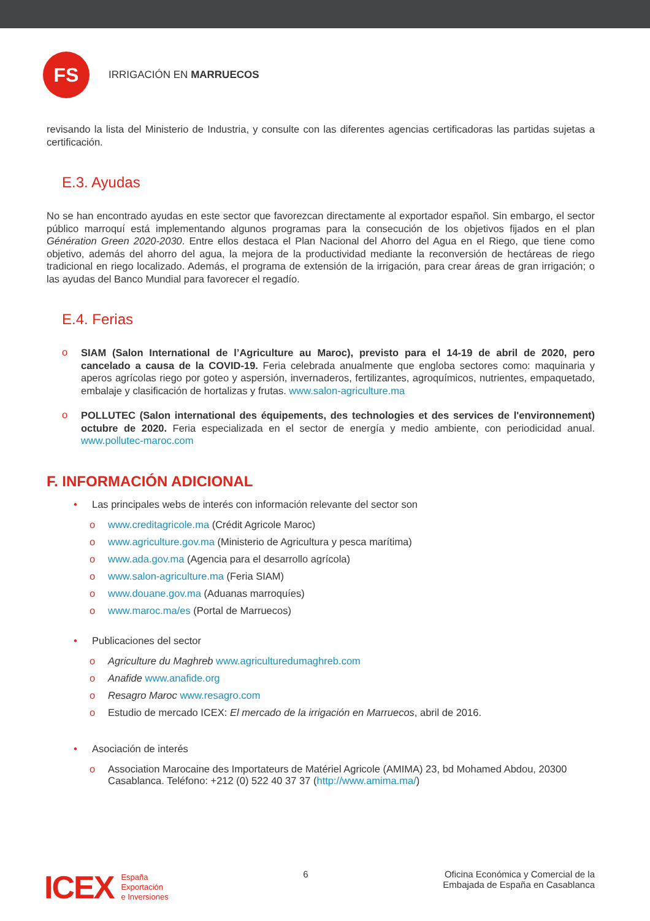FS
IRRIGACIÓN EN MARRUECOS
revisando la lista del Ministerio de Industria, y consulte con las diferentes agencias certificadoras las partidas sujetas a certificación.
E.3. Ayudas
No se han encontrado ayudas en este sector que favorezcan directamente al exportador español. Sin embargo, el sector público marroquí está implementando algunos programas para la consecución de los objetivos fijados en el plan Génération Green 2020-2030. Entre ellos destaca el Plan Nacional del Ahorro del Agua en el Riego, que tiene como objetivo, además del ahorro del agua, la mejora de la productividad mediante la reconversión de hectáreas de riego tradicional en riego localizado. Además, el programa de extensión de la irrigación, para crear áreas de gran irrigación; o las ayudas del Banco Mundial para favorecer el regadío.
E.4. Ferias
o
SIAM (Salon International de l’Agriculture au Maroc), previsto para el 14-19 de abril de 2020, pero cancelado a causa de la COVID-19. Feria celebrada anualmente que engloba sectores como: maquinaria y aperos agrícolas riego por goteo y aspersión, invernaderos, fertilizantes, agroquímicos, nutrientes, empaquetado, embalaje y clasificación de hortalizas y frutas. www.salon-agriculture.ma
o
POLLUTEC (Salon international des équipements, des technologies et des services de l'environnement) octubre de 2020. Feria especializada en el sector de energía y medio ambiente, con periodicidad anual. www.pollutec-maroc.com
F. INFORMACIÓN ADICIONAL
• Las principales webs de interés con información relevante del sector son
o www.creditagricole.ma (Crédit Agricole Maroc)
o www.agriculture.gov.ma (Ministerio de Agricultura y pesca marítima)
o www.ada.gov.ma (Agencia para el desarrollo agrícola)
o www.salon-agriculture.ma (Feria SIAM)
o www.douane.gov.ma (Aduanas marroquíes)
o www.maroc.ma/es (Portal de Marruecos)
• Publicaciones del sector
o Agriculture du Maghreb www.agriculturedumaghreb.com
o Anafide www.anafide.org
o Resagro Maroc www.resagro.com
o Estudio de mercado ICEX: El mercado de la irrigación en Marruecos, abril de 2016.
• Asociación de interés
o Association Marocaine des Importateurs de Matériel Agricole (AMIMA) 23, bd Mohamed Abdou, 20300 Casablanca. Teléfono: +212 (0) 522 40 37 37 (http://www.amima.ma/)
ICEX España
Exportación
e Inversiones
6 Oficina Económica y Comercial de la
Embajada de España en Casablanca